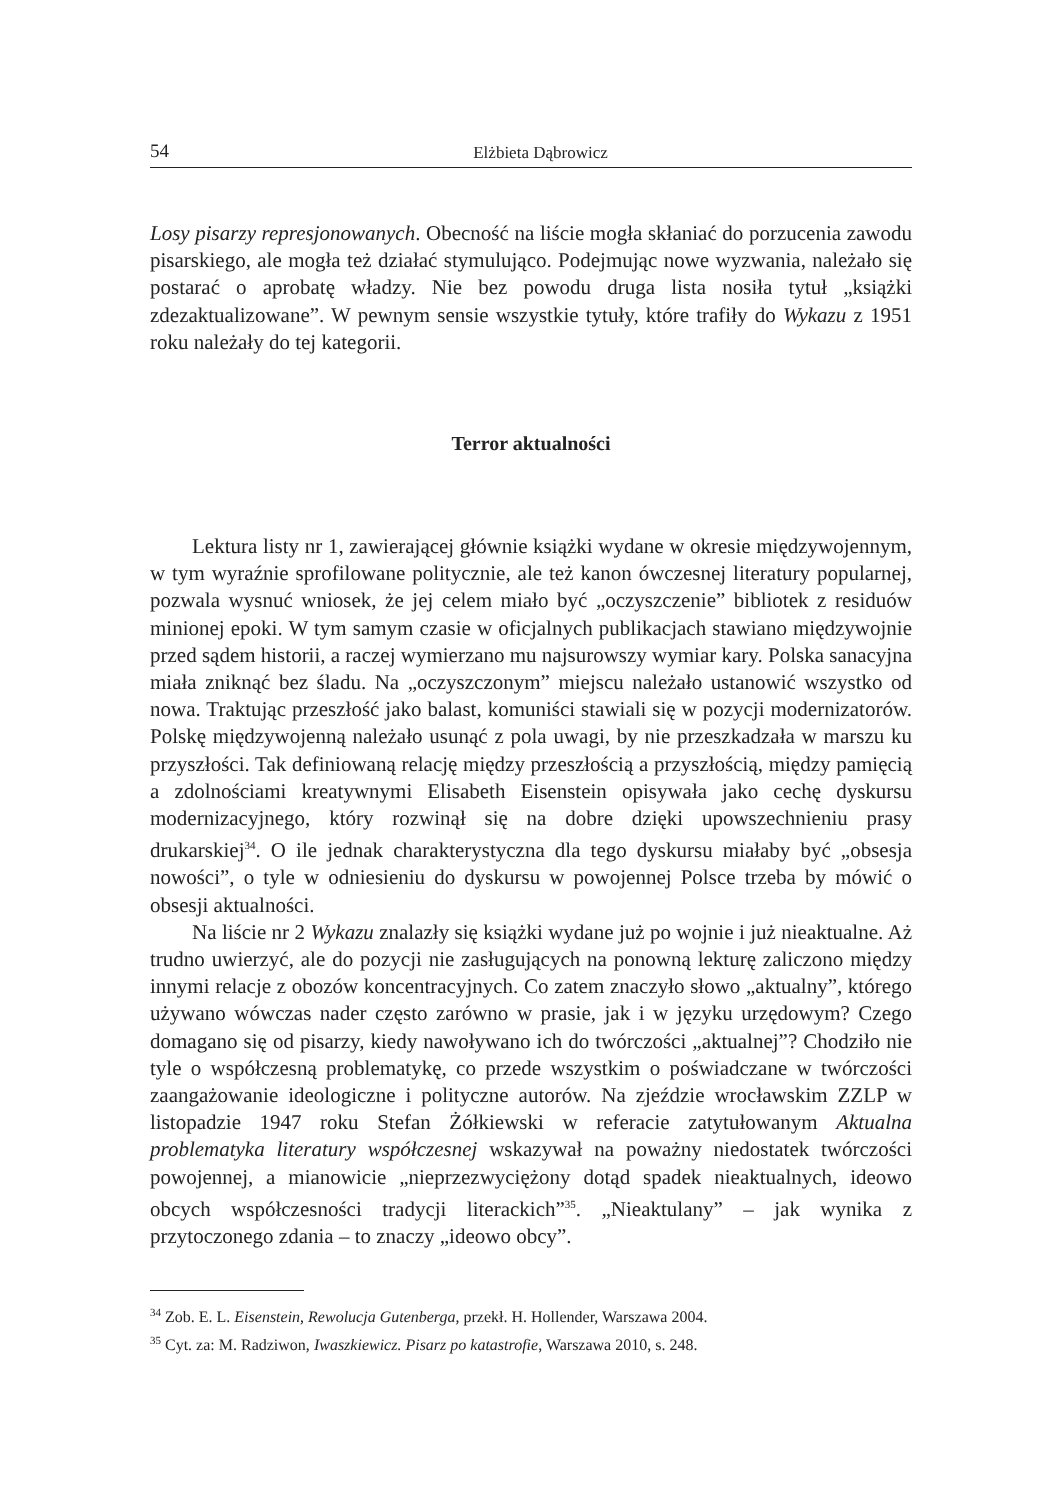54 Elżbieta Dąbrowicz
Losy pisarzy represjonowanych. Obecność na liście mogła skłaniać do porzucenia zawodu pisarskiego, ale mogła też działać stymulująco. Podejmując nowe wyzwania, należało się postarać o aprobatę władzy. Nie bez powodu druga lista nosiła tytuł „książki zdezaktualizowane”. W pewnym sensie wszystkie tytuły, które trafiły do Wykazu z 1951 roku należały do tej kategorii.
Terror aktualności
Lektura listy nr 1, zawierającej głównie książki wydane w okresie międzywojennym, w tym wyraźnie sprofilowane politycznie, ale też kanon ówczesnej literatury popularnej, pozwala wysnuć wniosek, że jej celem miało być „oczyszczenie” bibliotek z residuów minionej epoki. W tym samym czasie w oficjalnych publikacjach stawiano międzywojnie przed sądem historii, a raczej wymierzano mu najsurowszy wymiar kary. Polska sanacyjna miała zniknąć bez śladu. Na „oczyszczonym” miejscu należało ustanowić wszystko od nowa. Traktując przeszłość jako balast, komuniści stawiali się w pozycji modernizatorów. Polskę międzywojenną należało usunąć z pola uwagi, by nie przeszkadzała w marszu ku przyszłości. Tak definiowaną relację między przeszłością a przyszłością, między pamięcią a zdolnościami kreatywnymi Elisabeth Eisenstein opisywała jako cechę dyskursu modernizacyjnego, który rozwinął się na dobre dzięki upowszechnieniu prasy drukarskiej<sup>34</sup>. O ile jednak charakterystyczna dla tego dyskursu miałaby być „obsesja nowości”, o tyle w odniesieniu do dyskursu w powojennej Polsce trzeba by mówić o obsesji aktualności.
Na liście nr 2 Wykazu znalazły się książki wydane już po wojnie i już nieaktualne. Aż trudno uwierzyć, ale do pozycji nie zasługujących na ponowną lekturę zaliczono między innymi relacje z obozów koncentracyjnych. Co zatem znaczyło słowo „aktualny”, którego używano wówczas nader często zarówno w prasie, jak i w języku urzędowym? Czego domagano się od pisarzy, kiedy nawoływano ich do twórczości „aktualnej”? Chodziło nie tyle o współczesną problematykę, co przede wszystkim o poświadczane w twórczości zaangażowanie ideologiczne i polityczne autorów. Na zjeździe wrocławskim ZZLP w listopadzie 1947 roku Stefan Żółkiewski w referacie zatytułowanym Aktualna problematyka literatury współczesnej wskazywał na poważny niedostatek twórczości powojennej, a mianowicie „nieprzezwyciężony dotąd spadek nieaktualnych, ideowo obcych współczesności tradycji literackich”<sup>35</sup>. „Nieaktulany” – jak wynika z przytoczonego zdania – to znaczy „ideowo obcy”.
<sup>34</sup> Zob. E. L. Eisenstein, Rewolucja Gutenberga, przekł. H. Hollender, Warszawa 2004.
<sup>35</sup> Cyt. za: M. Radziwon, Iwaszkiewicz. Pisarz po katastrofie, Warszawa 2010, s. 248.